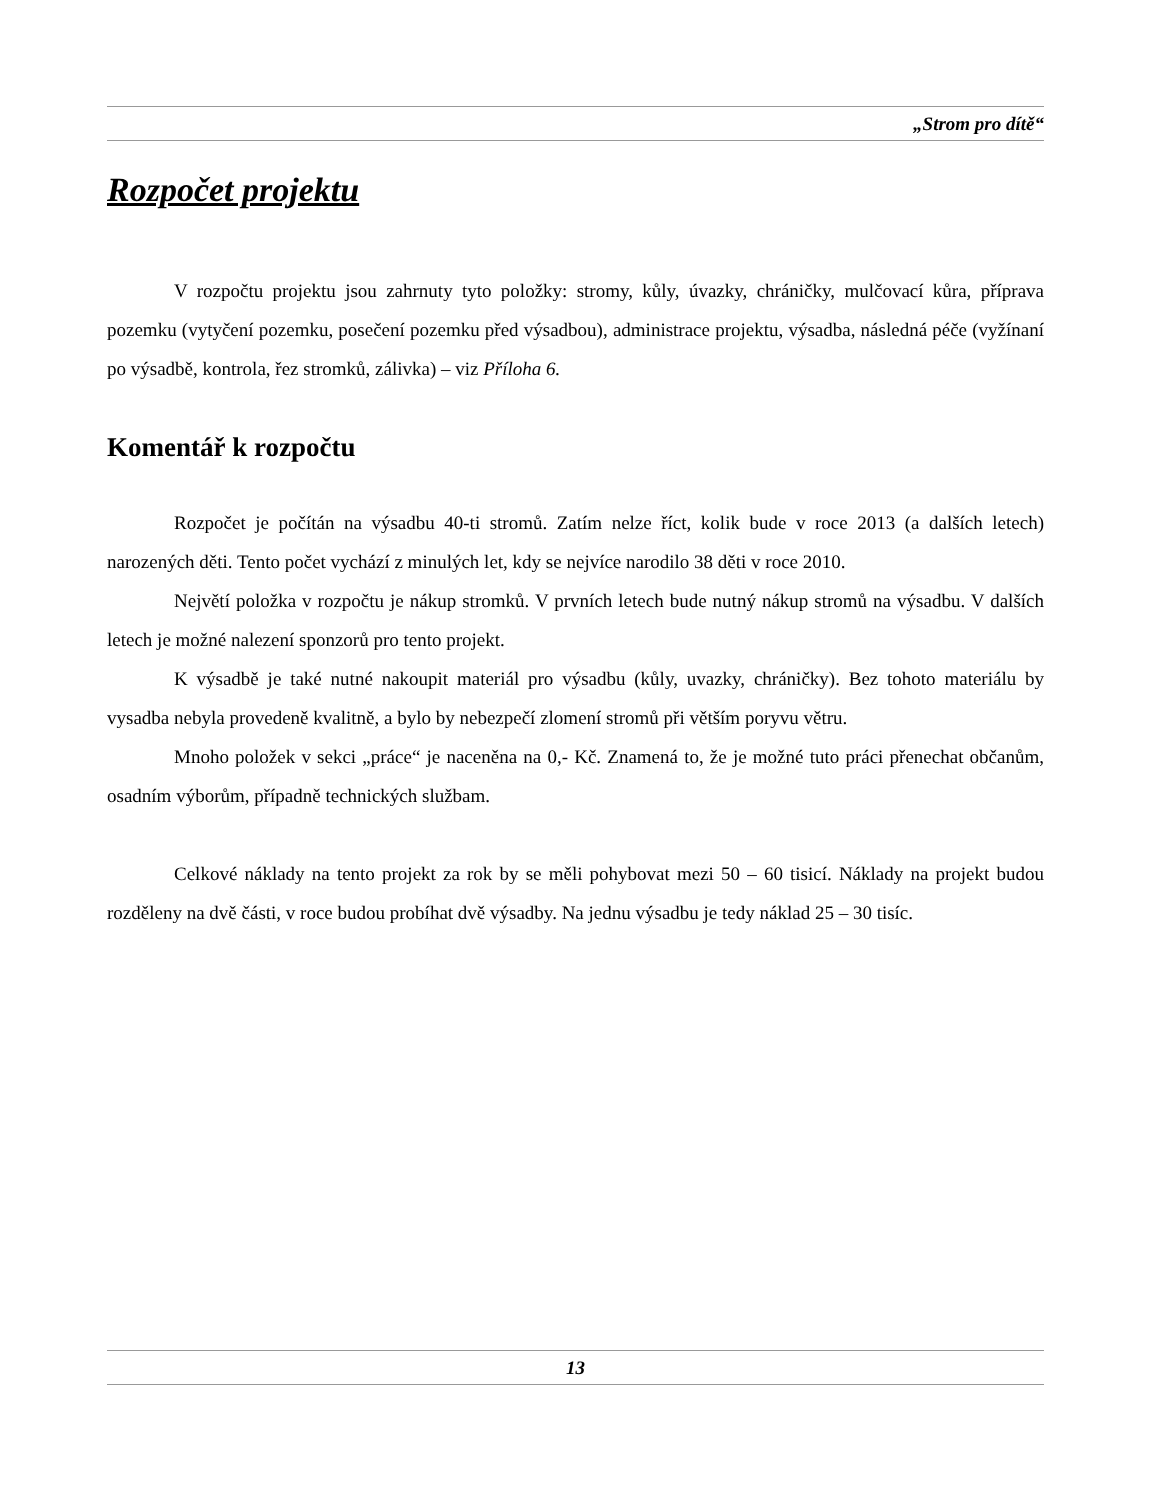„Strom pro dítě“
Rozpočet projektu
V rozpočtu projektu jsou zahrnuty tyto položky: stromy, kůly, úvazky, chráničky, mulčovací kůra, příprava pozemku (vytyčení pozemku, posečení pozemku před výsadbou), administrace projektu, výsadba, následná péče (vyžínaní po výsadbě, kontrola, řez stromků, zálivka) – viz Příloha 6.
Komentář k rozpočtu
Rozpočet je počítán na výsadbu 40-ti stromů. Zatím nelze říct, kolik bude v roce 2013 (a dalších letech) narozených děti. Tento počet vychází z minulých let, kdy se nejvíce narodilo 38 děti v roce 2010.
Největí položka v rozpočtu je nákup stromků. V prvních letech bude nutný nákup stromů na výsadbu. V dalších letech je možné nalezení sponzorů pro tento projekt.
K výsadbě je také nutné nakoupit materiál pro výsadbu (kůly, uvazky, chráničky). Bez tohoto materiálu by vysadba nebyla provedeně kvalitně, a bylo by nebezpečí zlomení stromů při větším poryvu větru.
Mnoho položek v sekci „práce“ je naceněna na 0,- Kč. Znamená to, že je možné tuto práci přenechat občanům, osadním výborům, případně technických službam.
Celkové náklady na tento projekt za rok by se měli pohybovat mezi 50 – 60 tisicí. Náklady na projekt budou rozděleny na dvě části, v roce budou probíhat dvě výsadby. Na jednu výsadbu je tedy náklad 25 – 30 tisíc.
13